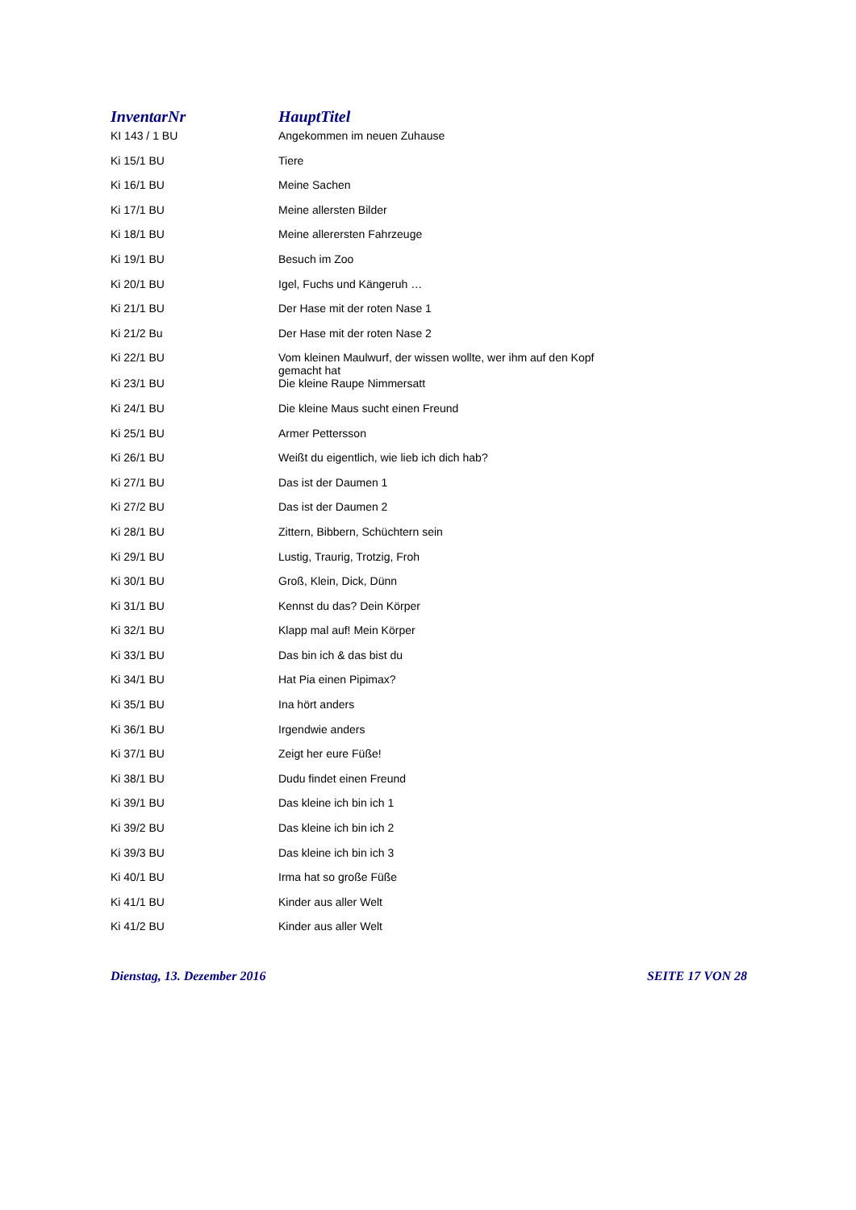| InventarNr | HauptTitel |
| --- | --- |
| KI 143 / 1 BU | Angekommen im neuen Zuhause |
| Ki 15/1 BU | Tiere |
| Ki 16/1 BU | Meine Sachen |
| Ki 17/1 BU | Meine allersten Bilder |
| Ki 18/1 BU | Meine allerersten Fahrzeuge |
| Ki 19/1 BU | Besuch im Zoo |
| Ki 20/1 BU | Igel, Fuchs und Kängeruh … |
| Ki 21/1 BU | Der Hase mit der roten Nase 1 |
| Ki 21/2 Bu | Der Hase mit der roten Nase 2 |
| Ki 22/1 BU | Vom kleinen Maulwurf, der wissen wollte, wer ihm auf den Kopf gemacht hat |
| Ki 23/1 BU | Die kleine Raupe Nimmersatt |
| Ki 24/1 BU | Die kleine Maus sucht einen Freund |
| Ki 25/1 BU | Armer Pettersson |
| Ki 26/1 BU | Weißt du eigentlich, wie lieb ich dich hab? |
| Ki 27/1 BU | Das ist der Daumen 1 |
| Ki 27/2 BU | Das ist der Daumen 2 |
| Ki 28/1 BU | Zittern, Bibbern, Schüchtern sein |
| Ki 29/1 BU | Lustig, Traurig, Trotzig, Froh |
| Ki 30/1 BU | Groß, Klein, Dick, Dünn |
| Ki 31/1 BU | Kennst du das? Dein Körper |
| Ki 32/1 BU | Klapp mal auf! Mein Körper |
| Ki 33/1 BU | Das bin ich & das bist du |
| Ki 34/1 BU | Hat Pia einen Pipimax? |
| Ki 35/1 BU | Ina hört anders |
| Ki 36/1 BU | Irgendwie anders |
| Ki 37/1 BU | Zeigt her eure Füße! |
| Ki 38/1 BU | Dudu findet einen Freund |
| Ki 39/1 BU | Das kleine ich bin ich 1 |
| Ki 39/2 BU | Das kleine ich bin ich 2 |
| Ki 39/3 BU | Das kleine ich bin ich 3 |
| Ki 40/1 BU | Irma hat so große Füße |
| Ki 41/1 BU | Kinder aus aller Welt |
| Ki 41/2 BU | Kinder aus aller Welt |
Dienstag, 13. Dezember 2016 SEITE 17 VON 28